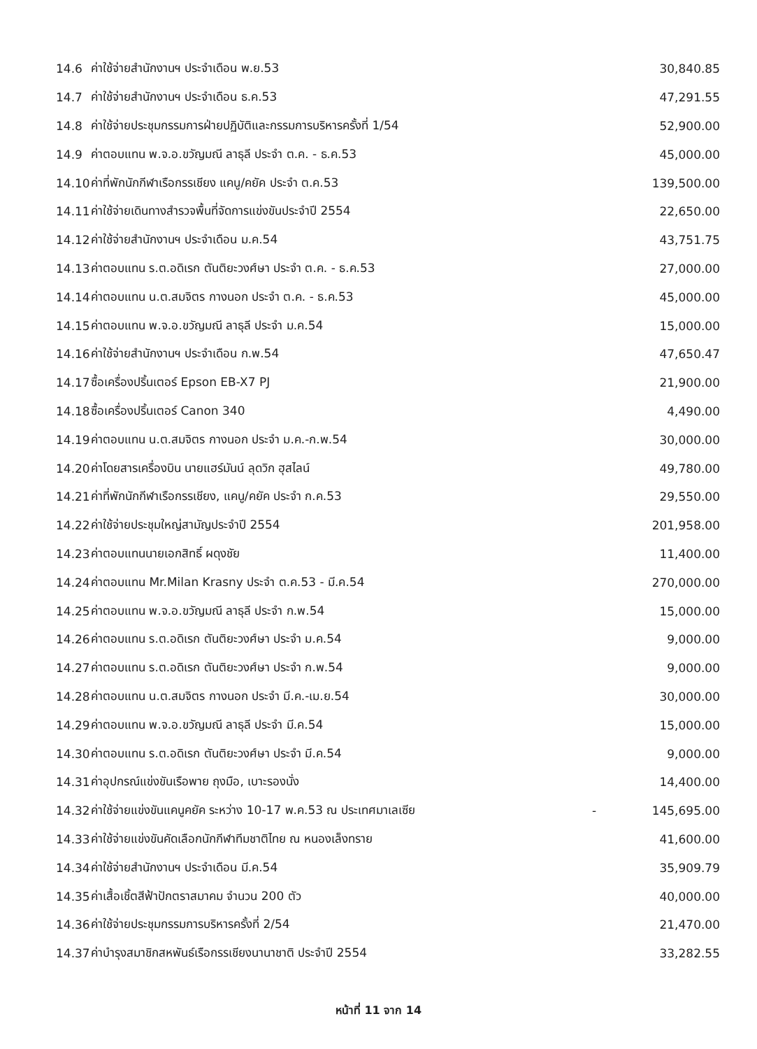| 14.6 | ค่าใช้จ่ายสำนักงานฯ ประจำเดือน พ.ย.53 | | 30,840.85 |
| 14.7 | ค่าใช้จ่ายสำนักงานฯ ประจำเดือน ธ.ค.53 | | 47,291.55 |
| 14.8 | ค่าใช้จ่ายประชุมกรรมการฝ่ายปฏิบัติและกรรมการบริหารครั้งที่ 1/54 | | 52,900.00 |
| 14.9 | ค่าตอบแทน พ.จ.อ.ขวัญมณี ลาธุลี ประจำ ต.ค. - ธ.ค.53 | | 45,000.00 |
| 14.10 | ค่าที่พักนักกีฬาเรือกรรเชียง แคนู/คยัค ประจำ ต.ค.53 | | 139,500.00 |
| 14.11 | ค่าใช้จ่ายเดินทางสำรวจพื้นที่จัดการแข่งขันประจำปี 2554 | | 22,650.00 |
| 14.12 | ค่าใช้จ่ายสำนักงานฯ ประจำเดือน ม.ค.54 | | 43,751.75 |
| 14.13 | ค่าตอบแทน ร.ต.อดิเรก ตันติยะวงศ์ษา ประจำ ต.ค. - ธ.ค.53 | | 27,000.00 |
| 14.14 | ค่าตอบแทน น.ต.สมจิตร กางนอก ประจำ ต.ค. - ธ.ค.53 | | 45,000.00 |
| 14.15 | ค่าตอบแทน พ.จ.อ.ขวัญมณี ลาธุลี ประจำ ม.ค.54 | | 15,000.00 |
| 14.16 | ค่าใช้จ่ายสำนักงานฯ ประจำเดือน ก.พ.54 | | 47,650.47 |
| 14.17 | ซื้อเครื่องปริ้นเตอร์ Epson EB-X7 PJ | | 21,900.00 |
| 14.18 | ซื้อเครื่องปริ้นเตอร์ Canon 340 | | 4,490.00 |
| 14.19 | ค่าตอบแทน น.ต.สมจิตร กางนอก ประจำ ม.ค.-ก.พ.54 | | 30,000.00 |
| 14.20 | ค่าโดยสารเครื่องบิน นายแฮร์มันน์ ลุดวิก ฮุสไลน์ | | 49,780.00 |
| 14.21 | ค่าที่พักนักกีฬาเรือกรรเชียง, แคนู/คยัค ประจำ ก.ค.53 | | 29,550.00 |
| 14.22 | ค่าใช้จ่ายประชุมใหญ่สามัญประจำปี 2554 | | 201,958.00 |
| 14.23 | ค่าตอบแทนนายเอกสิทธิ์ ผดุงชัย | | 11,400.00 |
| 14.24 | ค่าตอบแทน Mr.Milan Krasny ประจำ ต.ค.53 - มี.ค.54 | | 270,000.00 |
| 14.25 | ค่าตอบแทน พ.จ.อ.ขวัญมณี ลาธุลี ประจำ ก.พ.54 | | 15,000.00 |
| 14.26 | ค่าตอบแทน ร.ต.อดิเรก ตันติยะวงศ์ษา ประจำ ม.ค.54 | | 9,000.00 |
| 14.27 | ค่าตอบแทน ร.ต.อดิเรก ตันติยะวงศ์ษา ประจำ ก.พ.54 | | 9,000.00 |
| 14.28 | ค่าตอบแทน น.ต.สมจิตร กางนอก ประจำ มี.ค.-เม.ย.54 | | 30,000.00 |
| 14.29 | ค่าตอบแทน พ.จ.อ.ขวัญมณี ลาธุลี ประจำ มี.ค.54 | | 15,000.00 |
| 14.30 | ค่าตอบแทน ร.ต.อดิเรก ตันติยะวงศ์ษา ประจำ มี.ค.54 | | 9,000.00 |
| 14.31 | ค่าอุปกรณ์แข่งขันเรือพาย ถุงมือ, เบาะรองนั่ง | | 14,400.00 |
| 14.32 | ค่าใช้จ่ายแข่งขันแคนูคยัค ระหว่าง 10-17 พ.ค.53 ณ ประเทศมาเลเซีย | - | 145,695.00 |
| 14.33 | ค่าใช้จ่ายแข่งขันคัดเลือกนักกีฬาทีมชาติไทย ณ หนองเล็งทราย | | 41,600.00 |
| 14.34 | ค่าใช้จ่ายสำนักงานฯ ประจำเดือน มี.ค.54 | | 35,909.79 |
| 14.35 | ค่าเสื้อเชิ้ตสีฟ้าปักตราสมาคม จำนวน 200 ตัว | | 40,000.00 |
| 14.36 | ค่าใช้จ่ายประชุมกรรมการบริหารครั้งที่ 2/54 | | 21,470.00 |
| 14.37 | ค่าบำรุงสมาชิกสหพันธ์เรือกรรเชียงนานาชาติ ประจำปี 2554 | | 33,282.55 |
หน้าที่ 11 จาก 14